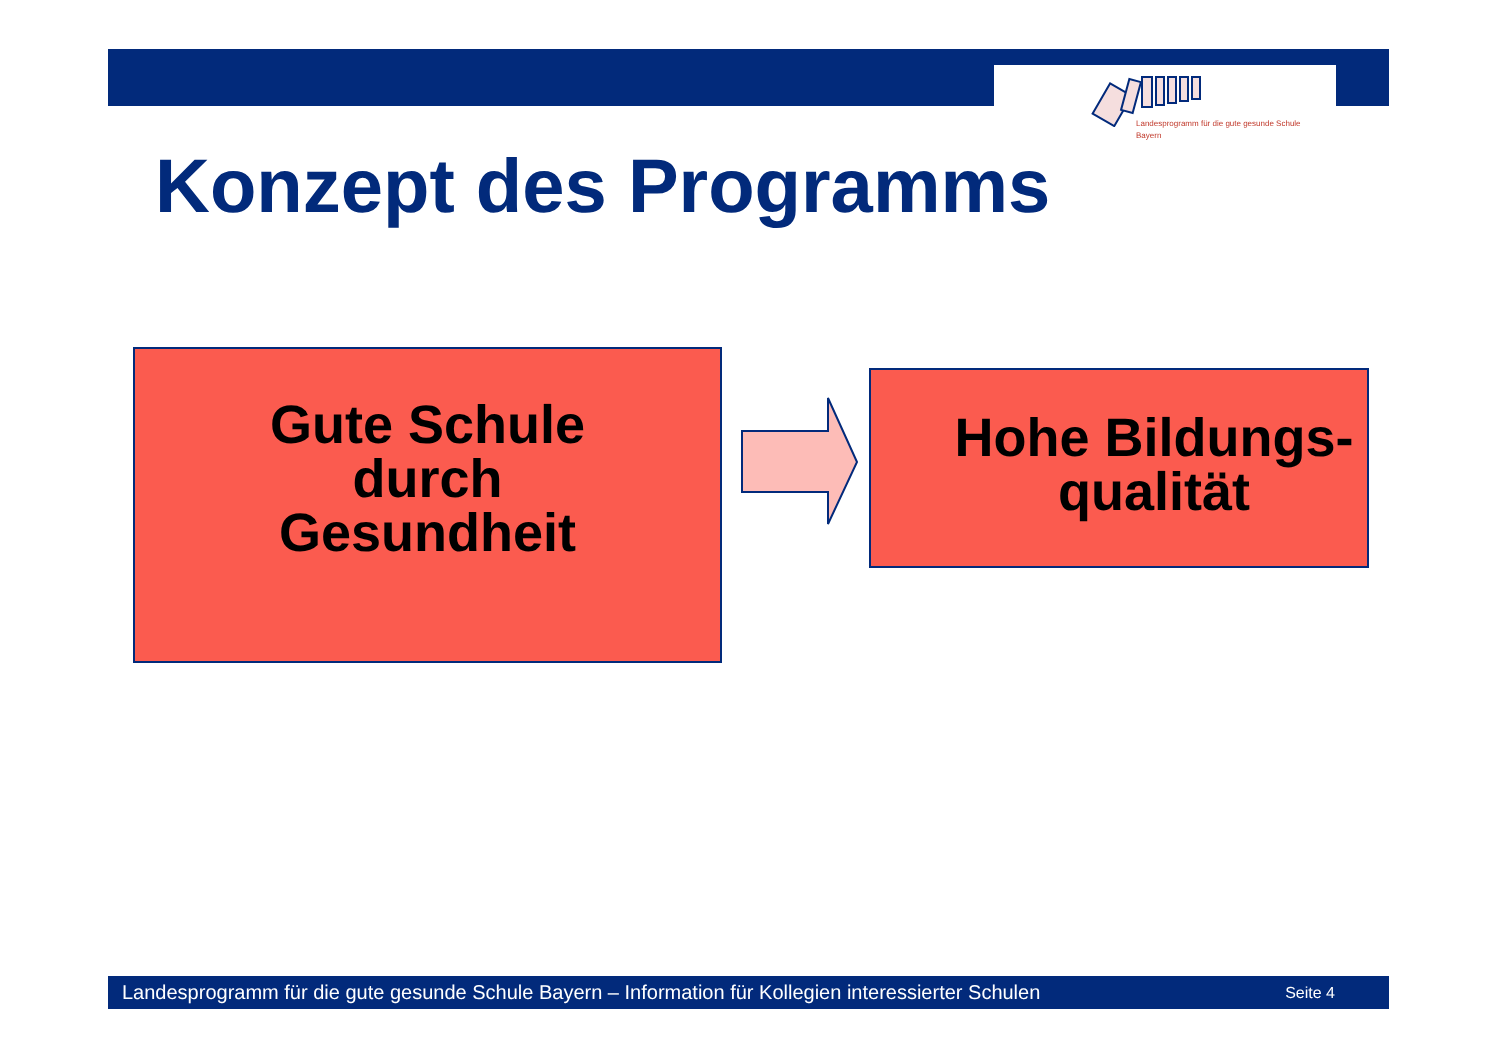Landesprogramm für die gute gesunde Schule
Bayern
Konzept des Programms
Gute Schule
durch
Gesundheit
Hohe Bildungs-
qualität
Landesprogramm für die gute gesunde Schule Bayern – Information für Kollegien interessierter Schulen Seite 4